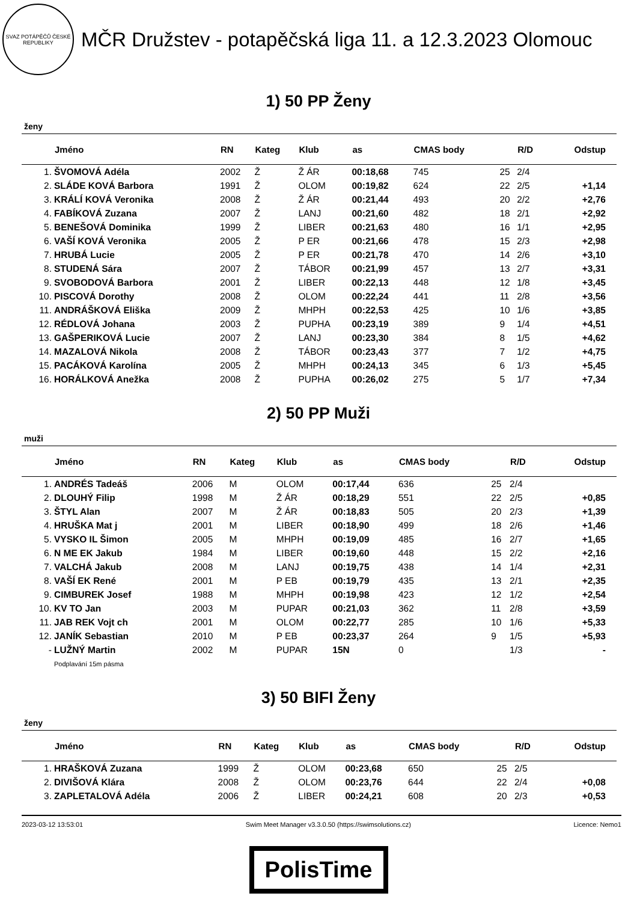SVAZ POTÁPĚČŮ ČESKÉ REPUBLIKY
MČR Družstev - potapěčská liga 11. a 12.3.2023 Olomouc
1) 50 PP Ženy
ženy
| | Jméno | RN | Kateg | Klub | as | CMAS body | | R/D | Odstup |
| --- | --- | --- | --- | --- | --- | --- | --- | --- | --- |
| 1. | ŠVOMOVÁ Adéla | 2002 | Ž | Ž ÁR | 00:18,68 | 745 | 25 | 2/4 | |
| 2. | SLÁDE KOVÁ Barbora | 1991 | Ž | OLOM | 00:19,82 | 624 | 22 | 2/5 | +1,14 |
| 3. | KRÁLÍ KOVÁ Veronika | 2008 | Ž | Ž ÁR | 00:21,44 | 493 | 20 | 2/2 | +2,76 |
| 4. | FABÍKOVÁ Zuzana | 2007 | Ž | LANJ | 00:21,60 | 482 | 18 | 2/1 | +2,92 |
| 5. | BENEŠOVÁ Dominika | 1999 | Ž | LIBER | 00:21,63 | 480 | 16 | 1/1 | +2,95 |
| 6. | VAŠÍ KOVÁ Veronika | 2005 | Ž | P ER | 00:21,66 | 478 | 15 | 2/3 | +2,98 |
| 7. | HRUBÁ Lucie | 2005 | Ž | P ER | 00:21,78 | 470 | 14 | 2/6 | +3,10 |
| 8. | STUDENÁ Sára | 2007 | Ž | TÁBOR | 00:21,99 | 457 | 13 | 2/7 | +3,31 |
| 9. | SVOBODOVÁ Barbora | 2001 | Ž | LIBER | 00:22,13 | 448 | 12 | 1/8 | +3,45 |
| 10. | PISCOVÁ Dorothy | 2008 | Ž | OLOM | 00:22,24 | 441 | 11 | 2/8 | +3,56 |
| 11. | ANDRÁŠKOVÁ Eliška | 2009 | Ž | MHPH | 00:22,53 | 425 | 10 | 1/6 | +3,85 |
| 12. | RÉDLOVÁ Johana | 2003 | Ž | PUPHA | 00:23,19 | 389 | 9 | 1/4 | +4,51 |
| 13. | GAŠPERIKOVÁ Lucie | 2007 | Ž | LANJ | 00:23,30 | 384 | 8 | 1/5 | +4,62 |
| 14. | MAZALOVÁ Nikola | 2008 | Ž | TÁBOR | 00:23,43 | 377 | 7 | 1/2 | +4,75 |
| 15. | PACÁKOVÁ Karolína | 2005 | Ž | MHPH | 00:24,13 | 345 | 6 | 1/3 | +5,45 |
| 16. | HORÁLKOVÁ Anežka | 2008 | Ž | PUPHA | 00:26,02 | 275 | 5 | 1/7 | +7,34 |
2) 50 PP Muži
muži
| | Jméno | RN | Kateg | Klub | as | CMAS body | | R/D | Odstup |
| --- | --- | --- | --- | --- | --- | --- | --- | --- | --- |
| 1. | ANDRÉS Tadeáš | 2006 | M | OLOM | 00:17,44 | 636 | 25 | 2/4 | |
| 2. | DLOUHÝ Filip | 1998 | M | Ž ÁR | 00:18,29 | 551 | 22 | 2/5 | +0,85 |
| 3. | ŠTYL Alan | 2007 | M | Ž ÁR | 00:18,83 | 505 | 20 | 2/3 | +1,39 |
| 4. | HRUŠKA Mat j | 2001 | M | LIBER | 00:18,90 | 499 | 18 | 2/6 | +1,46 |
| 5. | VYSKO IL Šimon | 2005 | M | MHPH | 00:19,09 | 485 | 16 | 2/7 | +1,65 |
| 6. | N ME EK Jakub | 1984 | M | LIBER | 00:19,60 | 448 | 15 | 2/2 | +2,16 |
| 7. | VALCHÁ Jakub | 2008 | M | LANJ | 00:19,75 | 438 | 14 | 1/4 | +2,31 |
| 8. | VAŠÍ EK René | 2001 | M | P EB | 00:19,79 | 435 | 13 | 2/1 | +2,35 |
| 9. | CIMBUREK Josef | 1988 | M | MHPH | 00:19,98 | 423 | 12 | 1/2 | +2,54 |
| 10. | KV TO Jan | 2003 | M | PUPAR | 00:21,03 | 362 | 11 | 2/8 | +3,59 |
| 11. | JAB REK Vojt ch | 2001 | M | OLOM | 00:22,77 | 285 | 10 | 1/6 | +5,33 |
| 12. | JANÍK Sebastian | 2010 | M | P EB | 00:23,37 | 264 | 9 | 1/5 | +5,93 |
| - | LUŽNÝ Martin | 2002 | M | PUPAR | 15N | 0 | | 1/3 | - |
| | Podplavání 15m pásma | | | | | | | | |
3) 50 BIFI Ženy
ženy
| | Jméno | RN | Kateg | Klub | as | CMAS body | | R/D | Odstup |
| --- | --- | --- | --- | --- | --- | --- | --- | --- | --- |
| 1. | HRAŠKOVÁ Zuzana | 1999 | Ž | OLOM | 00:23,68 | 650 | 25 | 2/5 | |
| 2. | DIVIŠOVÁ Klára | 2008 | Ž | OLOM | 00:23,76 | 644 | 22 | 2/4 | +0,08 |
| 3. | ZAPLETALOVÁ Adéla | 2006 | Ž | LIBER | 00:24,21 | 608 | 20 | 2/3 | +0,53 |
2023-03-12 13:53:01 Swim Meet Manager v3.3.0.50 (https://swimsolutions.cz) Licence: Nemo1
PolisTime